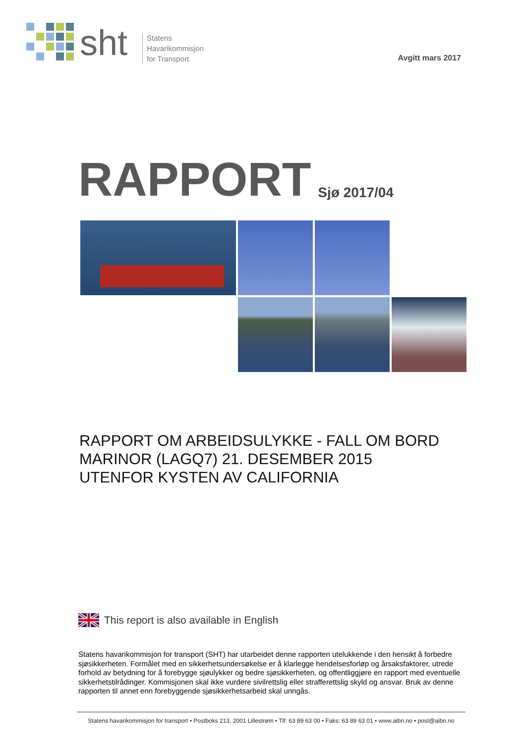sht
Statens
Havarikommisjon
for Transport
Avgitt mars 2017
RAPPORT Sjø 2017/04
RAPPORT OM ARBEIDSULYKKE - FALL OM BORD
MARINOR (LAGQ7) 21. DESEMBER 2015
UTENFOR KYSTEN AV CALIFORNIA
This report is also available in English
Statens havarikommisjon for transport (SHT) har utarbeidet denne rapporten utelukkende i den hensikt å forbedre sjøsikkerheten. Formålet med en sikkerhetsundersøkelse er å klarlegge hendelsesforløp og årsaksfaktorer, utrede forhold av betydning for å forebygge sjøulykker og bedre sjøsikkerheten, og offentliggjøre en rapport med eventuelle sikkerhetstilrådinger. Kommisjonen skal ikke vurdere sivilrettslig eller strafferettslig skyld og ansvar. Bruk av denne rapporten til annet enn forebyggende sjøsikkerhetsarbeid skal unngås.
Statens havarikommisjon for transport • Postboks 213, 2001 Lillestrøm • Tlf: 63 89 63 00 • Faks: 63 89 63 01 • www.aibn.no • post@aibn.no